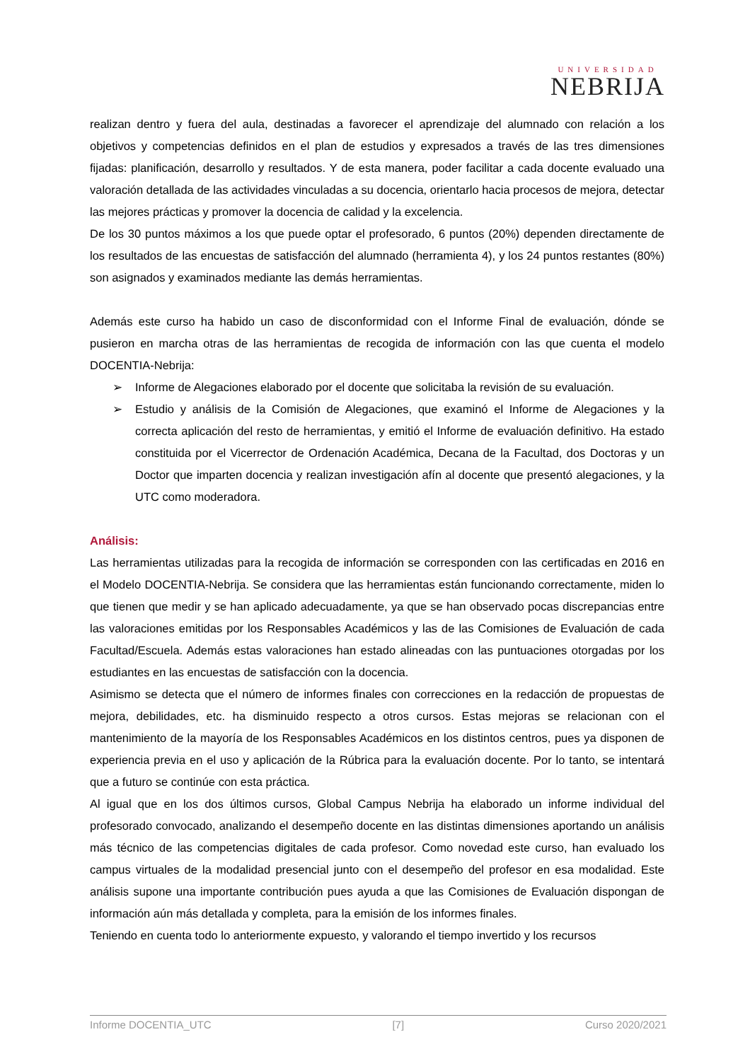UNIVERSIDAD
NEBRIJA
realizan dentro y fuera del aula, destinadas a favorecer el aprendizaje del alumnado con relación a los objetivos y competencias definidos en el plan de estudios y expresados a través de las tres dimensiones fijadas: planificación, desarrollo y resultados. Y de esta manera, poder facilitar a cada docente evaluado una valoración detallada de las actividades vinculadas a su docencia, orientarlo hacia procesos de mejora, detectar las mejores prácticas y promover la docencia de calidad y la excelencia.
De los 30 puntos máximos a los que puede optar el profesorado, 6 puntos (20%) dependen directamente de los resultados de las encuestas de satisfacción del alumnado (herramienta 4), y los 24 puntos restantes (80%) son asignados y examinados mediante las demás herramientas.
Además este curso ha habido un caso de disconformidad con el Informe Final de evaluación, dónde se pusieron en marcha otras de las herramientas de recogida de información con las que cuenta el modelo DOCENTIA-Nebrija:
➢ Informe de Alegaciones elaborado por el docente que solicitaba la revisión de su evaluación.
➢ Estudio y análisis de la Comisión de Alegaciones, que examinó el Informe de Alegaciones y la correcta aplicación del resto de herramientas, y emitió el Informe de evaluación definitivo. Ha estado constituida por el Vicerrector de Ordenación Académica, Decana de la Facultad, dos Doctoras y un Doctor que imparten docencia y realizan investigación afín al docente que presentó alegaciones, y la UTC como moderadora.
Análisis:
Las herramientas utilizadas para la recogida de información se corresponden con las certificadas en 2016 en el Modelo DOCENTIA-Nebrija. Se considera que las herramientas están funcionando correctamente, miden lo que tienen que medir y se han aplicado adecuadamente, ya que se han observado pocas discrepancias entre las valoraciones emitidas por los Responsables Académicos y las de las Comisiones de Evaluación de cada Facultad/Escuela. Además estas valoraciones han estado alineadas con las puntuaciones otorgadas por los estudiantes en las encuestas de satisfacción con la docencia.
Asimismo se detecta que el número de informes finales con correcciones en la redacción de propuestas de mejora, debilidades, etc. ha disminuido respecto a otros cursos. Estas mejoras se relacionan con el mantenimiento de la mayoría de los Responsables Académicos en los distintos centros, pues ya disponen de experiencia previa en el uso y aplicación de la Rúbrica para la evaluación docente. Por lo tanto, se intentará que a futuro se continúe con esta práctica.
Al igual que en los dos últimos cursos, Global Campus Nebrija ha elaborado un informe individual del profesorado convocado, analizando el desempeño docente en las distintas dimensiones aportando un análisis más técnico de las competencias digitales de cada profesor. Como novedad este curso, han evaluado los campus virtuales de la modalidad presencial junto con el desempeño del profesor en esa modalidad. Este análisis supone una importante contribución pues ayuda a que las Comisiones de Evaluación dispongan de información aún más detallada y completa, para la emisión de los informes finales.
Teniendo en cuenta todo lo anteriormente expuesto, y valorando el tiempo invertido y los recursos
Informe DOCENTIA_UTC [7] Curso 2020/2021